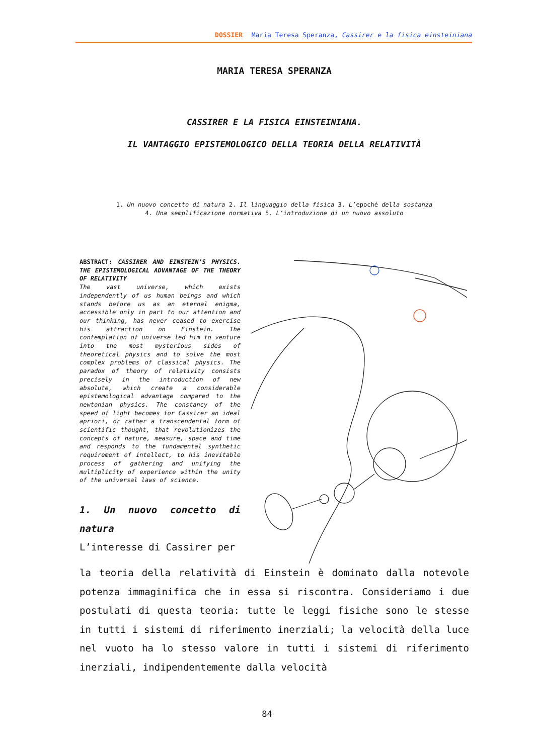DOSSIER Maria Teresa Speranza, Cassirer e la fisica einsteiniana
MARIA TERESA SPERANZA
CASSIRER E LA FISICA EINSTEINIANA.
IL VANTAGGIO EPISTEMOLOGICO DELLA TEORIA DELLA RELATIVITÀ
1. Un nuovo concetto di natura 2. Il linguaggio della fisica 3. L’epoché della sostanza
4. Una semplificazione normativa 5. L’introduzione di un nuovo assoluto
ABSTRACT: CASSIRER AND EINSTEIN’S PHYSICS. THE EPISTEMOLOGICAL ADVANTAGE OF THE THEORY OF RELATIVITY
The vast universe, which exists independently of us human beings and which stands before us as an eternal enigma, accessible only in part to our attention and our thinking, has never ceased to exercise his attraction on Einstein. The contemplation of universe led him to venture into the most mysterious sides of theoretical physics and to solve the most complex problems of classical physics. The paradox of theory of relativity consists precisely in the introduction of new absolute, which create a considerable epistemological advantage compared to the newtonian physics. The constancy of the speed of light becomes for Cassirer an ideal apriori, or rather a transcendental form of scientific thought, that revolutionizes the concepts of nature, measure, space and time and responds to the fundamental synthetic requirement of intellect, to his inevitable process of gathering and unifying the multiplicity of experience within the unity of the universal laws of science.
1. Un nuovo concetto di natura
L’interesse di Cassirer per
la teoria della relatività di Einstein è dominato dalla notevole potenza immaginifica che in essa si riscontra. Consideriamo i due postulati di questa teoria: tutte le leggi fisiche sono le stesse in tutti i sistemi di riferimento inerziali; la velocità della luce nel vuoto ha lo stesso valore in tutti i sistemi di riferimento inerziali, indipendentemente dalla velocità
84